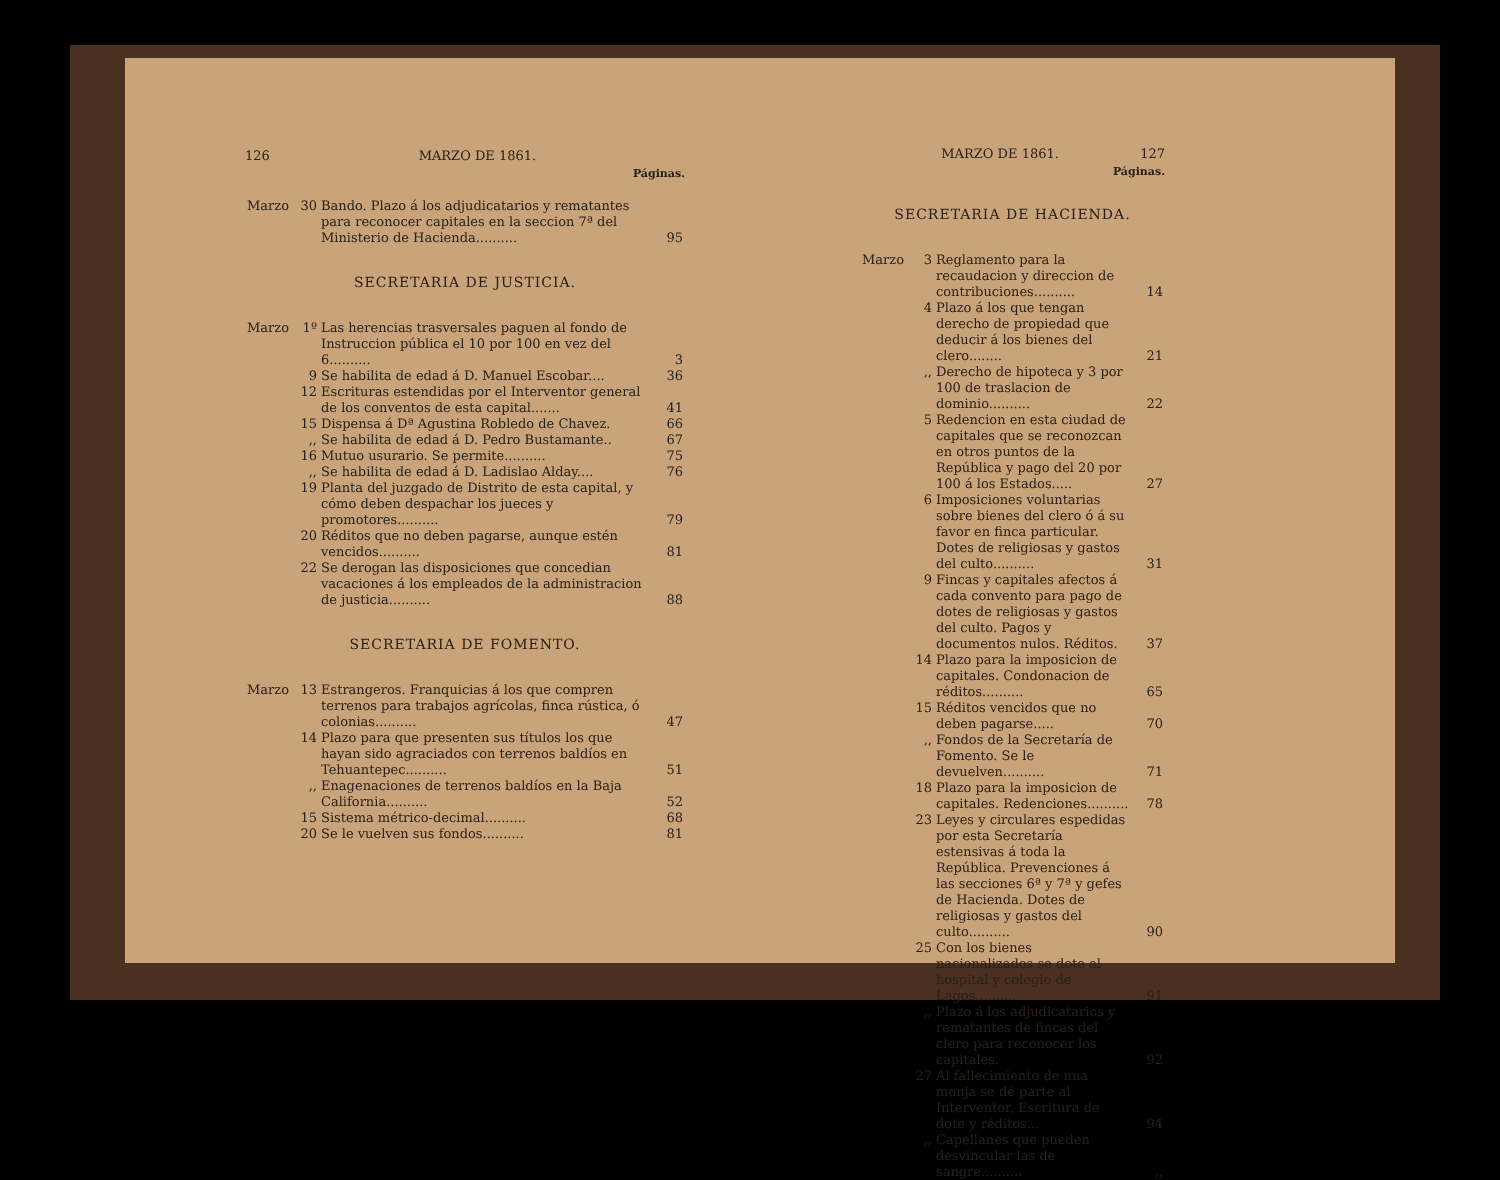126 MARZO DE 1861.
Páginas.
| Marzo | 30 | Bando. Plazo á los adjudicatarios y rematantes para reconocer capitales en la seccion 7ª del Ministerio de Hacienda.......... | 95 |
SECRETARIA DE JUSTICIA.
| Marzo | 1º | Las herencias trasversales paguen al fondo de Instruccion pública el 10 por 100 en vez del 6.......... | 3 |
| | 9 | Se habilita de edad á D. Manuel Escobar.... | 36 |
| | 12 | Escrituras estendidas por el Interventor general de los conventos de esta capital....... | 41 |
| | 15 | Dispensa á Dª Agustina Robledo de Chavez. | 66 |
| | ,, | Se habilita de edad á D. Pedro Bustamante.. | 67 |
| | 16 | Mutuo usurario. Se permite.......... | 75 |
| | ,, | Se habilita de edad á D. Ladislao Alday.... | 76 |
| | 19 | Planta del juzgado de Distrito de esta capital, y cómo deben despachar los jueces y promotores.......... | 79 |
| | 20 | Réditos que no deben pagarse, aunque estén vencidos.......... | 81 |
| | 22 | Se derogan las disposiciones que concedian vacaciones á los empleados de la administracion de justicia.......... | 88 |
SECRETARIA DE FOMENTO.
| Marzo | 13 | Estrangeros. Franquicias á los que compren terrenos para trabajos agrícolas, finca rústica, ó colonias.......... | 47 |
| | 14 | Plazo para que presenten sus títulos los que hayan sido agraciados con terrenos baldíos en Tehuantepec.......... | 51 |
| | ,, | Enagenaciones de terrenos baldíos en la Baja California.......... | 52 |
| | 15 | Sistema métrico-decimal.......... | 68 |
| | 20 | Se le vuelven sus fondos.......... | 81 |
MARZO DE 1861. 127
Páginas.
SECRETARIA DE HACIENDA.
| Marzo | 3 | Reglamento para la recaudacion y direccion de contribuciones.......... | 14 |
| | 4 | Plazo á los que tengan derecho de propiedad que deducir á los bienes del clero........ | 21 |
| | ,, | Derecho de hipoteca y 3 por 100 de traslacion de dominio.......... | 22 |
| | 5 | Redencion en esta ciudad de capitales que se reconozcan en otros puntos de la República y pago del 20 por 100 á los Estados..... | 27 |
| | 6 | Imposiciones voluntarias sobre bienes del clero ó á su favor en finca particular. Dotes de religiosas y gastos del culto.......... | 31 |
| | 9 | Fincas y capitales afectos á cada convento para pago de dotes de religiosas y gastos del culto. Pagos y documentos nulos. Réditos. | 37 |
| | 14 | Plazo para la imposicion de capitales. Condonacion de réditos.......... | 65 |
| | 15 | Réditos vencidos que no deben pagarse..... | 70 |
| | ,, | Fondos de la Secretaría de Fomento. Se le devuelven.......... | 71 |
| | 18 | Plazo para la imposicion de capitales. Redenciones.......... | 78 |
| | 23 | Leyes y circulares espedidas por esta Secretaría estensivas á toda la República. Prevenciones á las secciones 6ª y 7ª y gefes de Hacienda. Dotes de religiosas y gastos del culto.......... | 90 |
| | 25 | Con los bienes nacionalizados se dote el hospital y colegio de Lagos.......... | 91 |
| | ,, | Plazo á los adjudicatarios y rematantes de fincas del clero para reconocer los capitales. | 92 |
| | 27 | Al fallecimiento de nna monja se dé parte al Interventor. Escritura de dote y réditos... | 94 |
| | ,, | Capellanes que pueden desvincular las de sangre.......... | ,, |